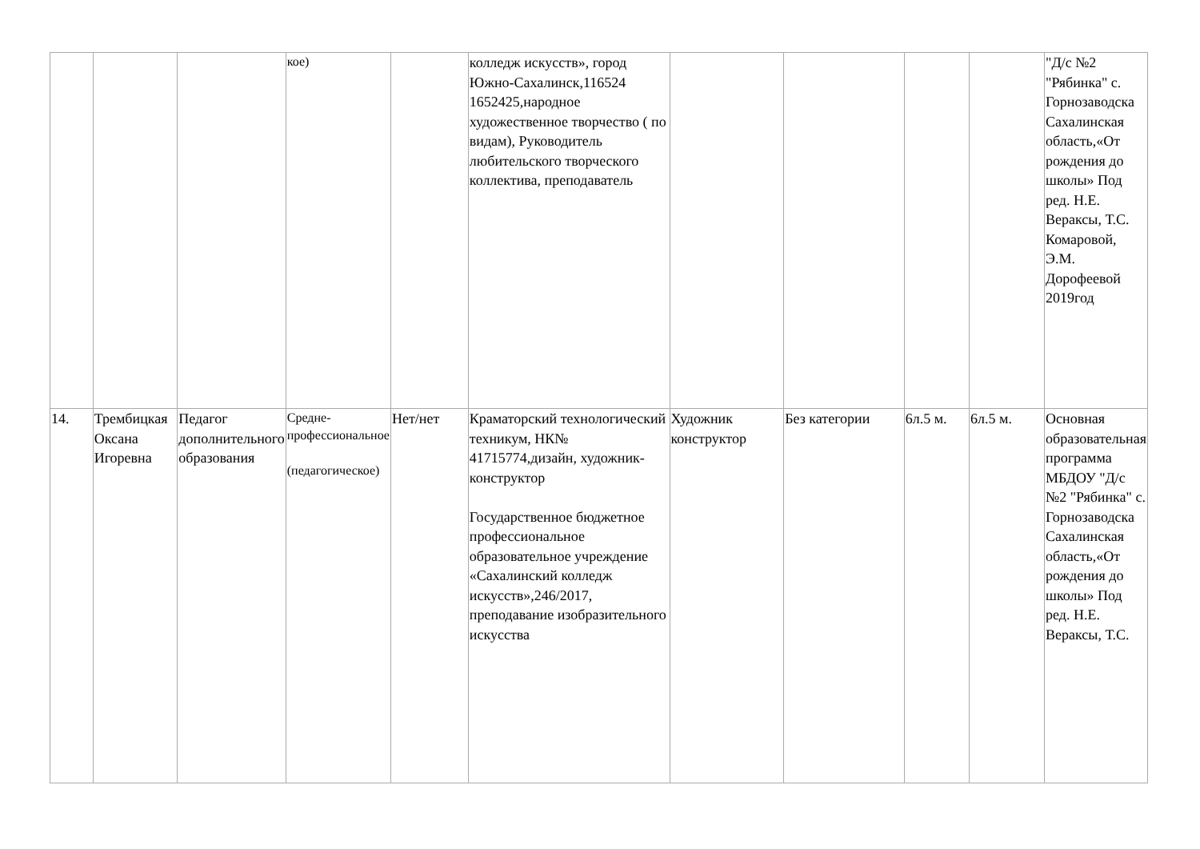| | | | кое) | | колледж искусств», город Южно-Сахалинск,116524 1652425,народное художественное творчество ( по видам), Руководитель любительского творческого коллектива, преподаватель | | | | | "Д/с №2 "Рябинка" с. Горнозаводска Сахалинская область,«От рождения до школы» Под ред. Н.Е. Вераксы, Т.С. Комаровой, Э.М. Дорофеевой 2019год |
| 14. | Трембицкая Оксана Игоревна | Педагог дополнительного образования | Средне-профессиональное (педагогическое) | Нет/нет | Краматорский технологический техникум, НК№ 41715774,дизайн, художник-конструктор Государственное бюджетное профессиональное образовательное учреждение «Сахалинский колледж искусств»,246/2017, преподавание изобразительного искусства | Художник конструктор | Без категории | 6л.5 м. | 6л.5 м. | Основная образовательная программа МБДОУ "Д/с №2 "Рябинка" с. Горнозаводска Сахалинская область,«От рождения до школы» Под ред. Н.Е. Вераксы, Т.С. |